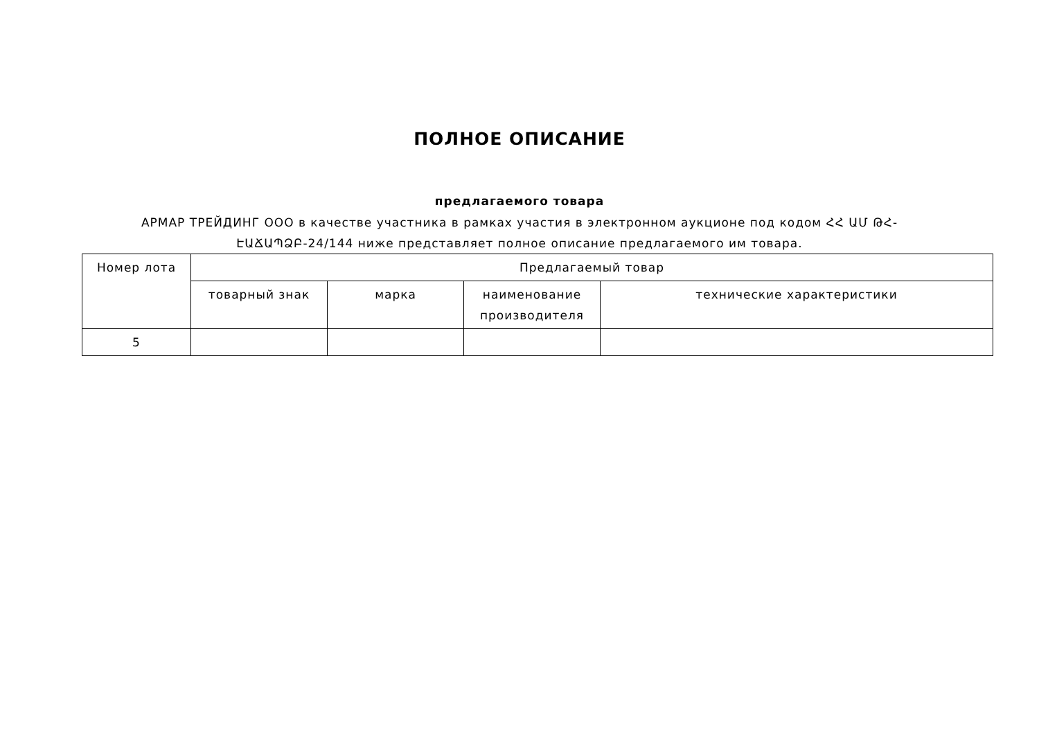ПОЛНОЕ ОПИСАНИЕ
предлагаемого товара
АРМАР ТРЕЙДИНГ ООО в качестве участника в рамках участия в электронном аукционе под кодом ՀՀ ԱՄ ԹՀ-ԷԱՃԱՊՁԲ-24/144 ниже представляет полное описание предлагаемого им товара.
| Номер лота | Предлагаемый товар | | | |
| --- | --- | --- | --- | --- |
| | товарный знак | марка | наименование производителя | технические характеристики |
| 5 | | | | |